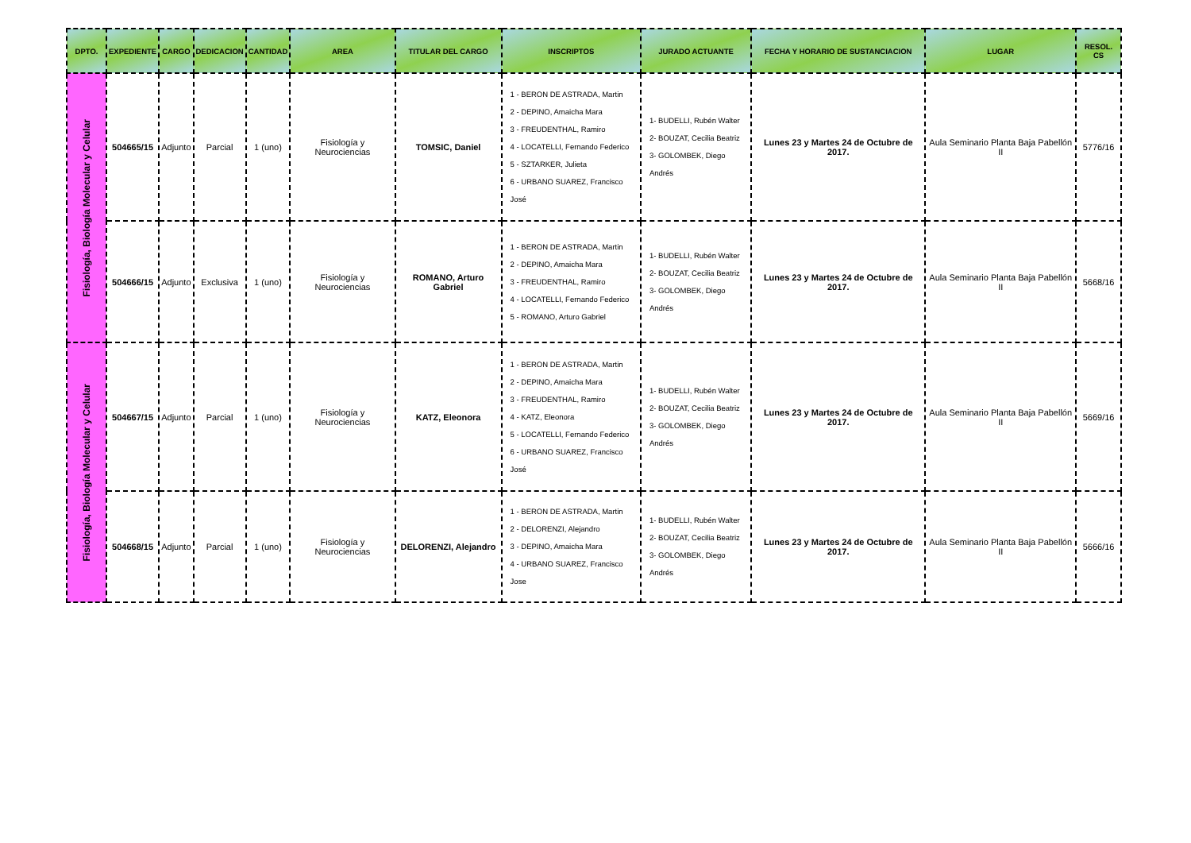| DPTO. | EXPEDIENTE | CARGO | DEDICACION | CANTIDAD | AREA | TITULAR DEL CARGO | INSCRIPTOS | JURADO ACTUANTE | FECHA Y HORARIO DE SUSTANCIACION | LUGAR | RESOL. CS |
| --- | --- | --- | --- | --- | --- | --- | --- | --- | --- | --- | --- |
| Fisiología, Biología Molecular y Celular | 504665/15 | Adjunto | Parcial | 1 (uno) | Fisiología y Neurociencias | TOMSIC, Daniel | 1 - BERON DE ASTRADA, Martin 2 - DEPINO, Amaicha Mara 3 - FREUDENTHAL, Ramiro 4 - LOCATELLI, Fernando Federico 5 - SZTARKER, Julieta 6 - URBANO SUAREZ, Francisco José | 1- BUDELLI, Rubén Walter 2- BOUZAT, Cecilia Beatriz 3- GOLOMBEK, Diego Andrés | Lunes 23 y Martes 24 de Octubre de 2017. | Aula Seminario Planta Baja Pabellón II | 5776/16 |
| | 504666/15 | Adjunto | Exclusiva | 1 (uno) | Fisiología y Neurociencias | ROMANO, Arturo Gabriel | 1 - BERON DE ASTRADA, Martin 2 - DEPINO, Amaicha Mara 3 - FREUDENTHAL, Ramiro 4 - LOCATELLI, Fernando Federico 5 - ROMANO, Arturo Gabriel | 1- BUDELLI, Rubén Walter 2- BOUZAT, Cecilia Beatriz 3- GOLOMBEK, Diego Andrés | Lunes 23 y Martes 24 de Octubre de 2017. | Aula Seminario Planta Baja Pabellón II | 5668/16 |
| Fisiología, Biología Molecular y Celular | 504667/15 | Adjunto | Parcial | 1 (uno) | Fisiología y Neurociencias | KATZ, Eleonora | 1 - BERON DE ASTRADA, Martin 2 - DEPINO, Amaicha Mara 3 - FREUDENTHAL, Ramiro 4 - KATZ, Eleonora 5 - LOCATELLI, Fernando Federico 6 - URBANO SUAREZ, Francisco José | 1- BUDELLI, Rubén Walter 2- BOUZAT, Cecilia Beatriz 3- GOLOMBEK, Diego Andrés | Lunes 23 y Martes 24 de Octubre de 2017. | Aula Seminario Planta Baja Pabellón II | 5669/16 |
| | 504668/15 | Adjunto | Parcial | 1 (uno) | Fisiología y Neurociencias | DELORENZI, Alejandro | 1 - BERON DE ASTRADA, Martin 2 - DELORENZI, Alejandro 3 - DEPINO, Amaicha Mara 4 - URBANO SUAREZ, Francisco Jose | 1- BUDELLI, Rubén Walter 2- BOUZAT, Cecilia Beatriz 3- GOLOMBEK, Diego Andrés | Lunes 23 y Martes 24 de Octubre de 2017. | Aula Seminario Planta Baja Pabellón II | 5666/16 |